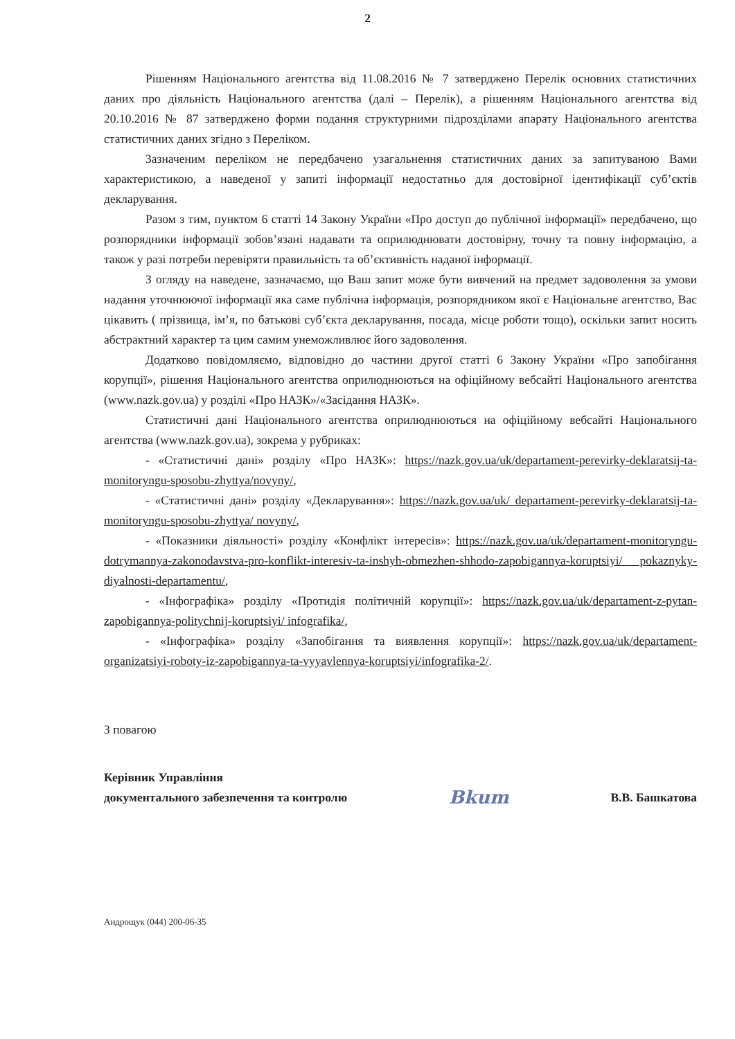2
Рішенням Національного агентства від 11.08.2016 № 7 затверджено Перелік основних статистичних даних про діяльність Національного агентства (далі – Перелік), а рішенням Національного агентства від 20.10.2016 № 87 затверджено форми подання структурними підрозділами апарату Національного агентства статистичних даних згідно з Переліком.
Зазначеним переліком не передбачено узагальнення статистичних даних за запитуваною Вами характеристикою, а наведеної у запиті інформації недостатньо для достовірної ідентифікації суб’єктів декларування.
Разом з тим, пунктом 6 статті 14 Закону України «Про доступ до публічної інформації» передбачено, що розпорядники інформації зобов’язані надавати та оприлюднювати достовірну, точну та повну інформацію, а також у разі потреби перевіряти правильність та об’єктивність наданої інформації.
З огляду на наведене, зазначаємо, що Ваш запит може бути вивчений на предмет задоволення за умови надання уточнюючої інформації яка саме публічна інформація, розпорядником якої є Національне агентство, Вас цікавить ( прізвища, ім’я, по батькові суб’єкта декларування, посада, місце роботи тощо), оскільки запит носить абстрактний характер та цим самим унеможливлює його задоволення.
Додатково повідомляємо, відповідно до частини другої статті 6 Закону України «Про запобігання корупції», рішення Національного агентства оприлюднюються на офіційному вебсайті Національного агентства (www.nazk.gov.ua) у розділі «Про НАЗК»/«Засідання НАЗК».
Статистичні дані Національного агентства оприлюднюються на офіційному вебсайті Національного агентства (www.nazk.gov.ua), зокрема у рубриках:
- «Статистичні дані» розділу «Про НАЗК»: https://nazk.gov.ua/uk/departament-perevirky-deklaratsij-ta-monitoryngu-sposobu-zhyttya/novyny/,
- «Статистичні дані» розділу «Декларування»: https://nazk.gov.ua/uk/ departament-perevirky-deklaratsij-ta-monitoryngu-sposobu-zhyttya/ novyny/,
- «Показники діяльності» розділу «Конфлікт інтересів»: https://nazk.gov.ua/uk/departament-monitoryngu-dotrymannya-zakonodavstva-pro-konflikt-interesiv-ta-inshyh-obmezhen-shhodo-zapobigannya-koruptsiyi/ pokaznyky-diyalnosti-departamentu/,
- «Інфографіка» розділу «Протидія політичній корупції»: https://nazk.gov.ua/uk/departament-z-pytan-zapobigannya-politychnij-koruptsiyi/ infografika/,
- «Інфографіка» розділу «Запобігання та виявлення корупції»: https://nazk.gov.ua/uk/departament-organizatsiyi-roboty-iz-zapobigannya-ta-vyyavlennya-koruptsiyi/infografika-2/.
З повагою
Керівник Управління
документального забезпечення та контролю
Bkum
В.В. Башкатова
Андрощук (044) 200-06-35